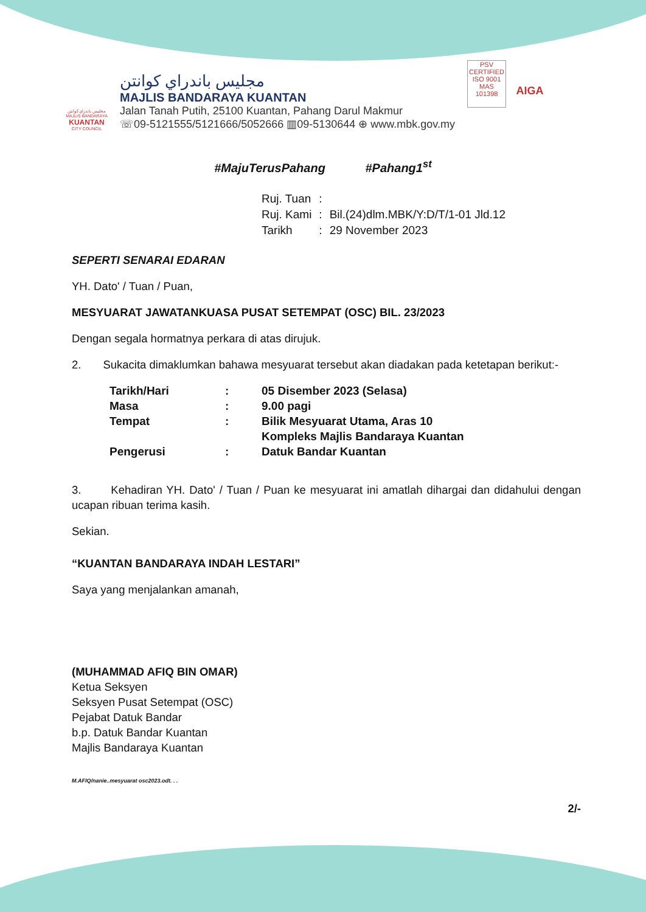مجليس باندراي كوانتن
MAJLIS BANDARAYA
KUANTAN
CITY COUNCIL
مجليس باندراي كوانتن
MAJLIS BANDARAYA KUANTAN
Jalan Tanah Putih, 25100 Kuantan, Pahang Darul Makmur
☏09-5121555/5121666/5052666 ▥09-5130644 ⊕ www.mbk.gov.my
PSV
CERTIFIED
ISO 9001
MAS 101398
AIGA
#MajuTerusPahang #Pahang1<sup>st</sup>
| Ruj. Tuan | : | |
| Ruj. Kami | : | Bil.(24)dlm.MBK/Y:D/T/1-01 Jld.12 |
| Tarikh | : | 29 November 2023 |
SEPERTI SENARAI EDARAN
YH. Dato' / Tuan / Puan,
MESYUARAT JAWATANKUASA PUSAT SETEMPAT (OSC) BIL. 23/2023
Dengan segala hormatnya perkara di atas dirujuk.
2. Sukacita dimaklumkan bahawa mesyuarat tersebut akan diadakan pada ketetapan berikut:-
| Tarikh/Hari | : | 05 Disember 2023 (Selasa) |
| Masa | : | 9.00 pagi |
| Tempat | : | Bilik Mesyuarat Utama, Aras 10 Kompleks Majlis Bandaraya Kuantan |
| Pengerusi | : | Datuk Bandar Kuantan |
3. Kehadiran YH. Dato' / Tuan / Puan ke mesyuarat ini amatlah dihargai dan didahului dengan ucapan ribuan terima kasih.
Sekian.
“KUANTAN BANDARAYA INDAH LESTARI”
Saya yang menjalankan amanah,
(MUHAMMAD AFIQ BIN OMAR)
Ketua Seksyen
Seksyen Pusat Setempat (OSC)
Pejabat Datuk Bandar
b.p. Datuk Bandar Kuantan
Majlis Bandaraya Kuantan
M.AFIQ/nanie..mesyuarat osc2023.odt. . .
2/-